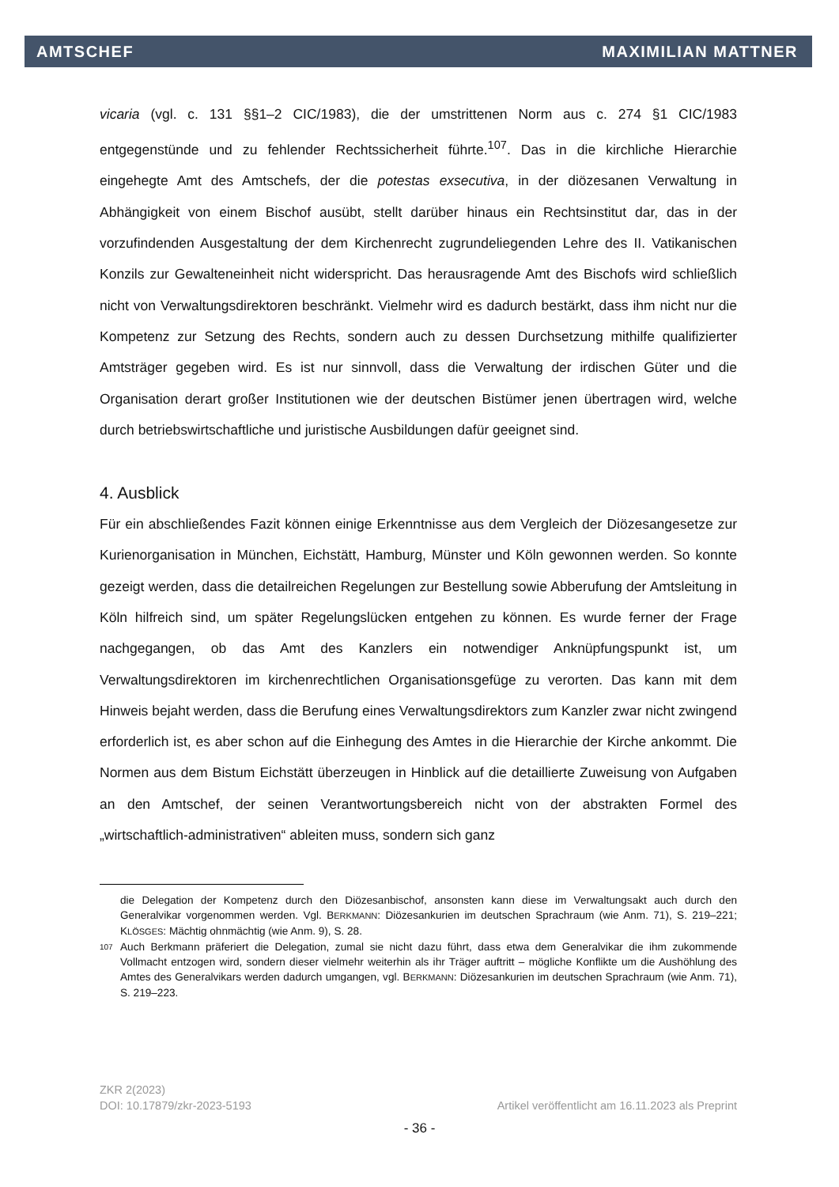AMTSCHEF MAXIMILIAN MATTNER
vicaria (vgl. c. 131 §§1–2 CIC/1983), die der umstrittenen Norm aus c. 274 §1 CIC/1983 entgegenstünde und zu fehlender Rechtssicherheit führte.<sup>107</sup>. Das in die kirchliche Hierarchie eingehegte Amt des Amtschefs, der die potestas exsecutiva, in der diözesanen Verwaltung in Abhängigkeit von einem Bischof ausübt, stellt darüber hinaus ein Rechtsinstitut dar, das in der vorzufindenden Ausgestaltung der dem Kirchenrecht zugrundeliegenden Lehre des II. Vatikanischen Konzils zur Gewalteneinheit nicht widerspricht. Das herausragende Amt des Bischofs wird schließlich nicht von Verwaltungsdirektoren beschränkt. Vielmehr wird es dadurch bestärkt, dass ihm nicht nur die Kompetenz zur Setzung des Rechts, sondern auch zu dessen Durchsetzung mithilfe qualifizierter Amtsträger gegeben wird. Es ist nur sinnvoll, dass die Verwaltung der irdischen Güter und die Organisation derart großer Institutionen wie der deutschen Bistümer jenen übertragen wird, welche durch betriebswirtschaftliche und juristische Ausbildungen dafür geeignet sind.
4. Ausblick
Für ein abschließendes Fazit können einige Erkenntnisse aus dem Vergleich der Diözesangesetze zur Kurienorganisation in München, Eichstätt, Hamburg, Münster und Köln gewonnen werden. So konnte gezeigt werden, dass die detailreichen Regelungen zur Bestellung sowie Abberufung der Amtsleitung in Köln hilfreich sind, um später Regelungslücken entgehen zu können. Es wurde ferner der Frage nachgegangen, ob das Amt des Kanzlers ein notwendiger Anknüpfungspunkt ist, um Verwaltungsdirektoren im kirchenrechtlichen Organisationsgefüge zu verorten. Das kann mit dem Hinweis bejaht werden, dass die Berufung eines Verwaltungsdirektors zum Kanzler zwar nicht zwingend erforderlich ist, es aber schon auf die Einhegung des Amtes in die Hierarchie der Kirche ankommt. Die Normen aus dem Bistum Eichstätt überzeugen in Hinblick auf die detaillierte Zuweisung von Aufgaben an den Amtschef, der seinen Verantwortungsbereich nicht von der abstrakten Formel des „wirtschaftlich-administrativen“ ableiten muss, sondern sich ganz
die Delegation der Kompetenz durch den Diözesanbischof, ansonsten kann diese im Verwaltungsakt auch durch den Generalvikar vorgenommen werden. Vgl. BERKMANN: Diözesankurien im deutschen Sprachraum (wie Anm. 71), S. 219–221; KLÖSGES: Mächtig ohnmächtig (wie Anm. 9), S. 28.
<sup>107</sup> Auch Berkmann präferiert die Delegation, zumal sie nicht dazu führt, dass etwa dem Generalvikar die ihm zukommende Vollmacht entzogen wird, sondern dieser vielmehr weiterhin als ihr Träger auftritt – mögliche Konflikte um die Aushöhlung des Amtes des Generalvikars werden dadurch umgangen, vgl. BERKMANN: Diözesankurien im deutschen Sprachraum (wie Anm. 71), S. 219–223.
ZKR 2(2023)
DOI: 10.17879/zkr-2023-5193 Artikel veröffentlicht am 16.11.2023 als Preprint
- 36 -